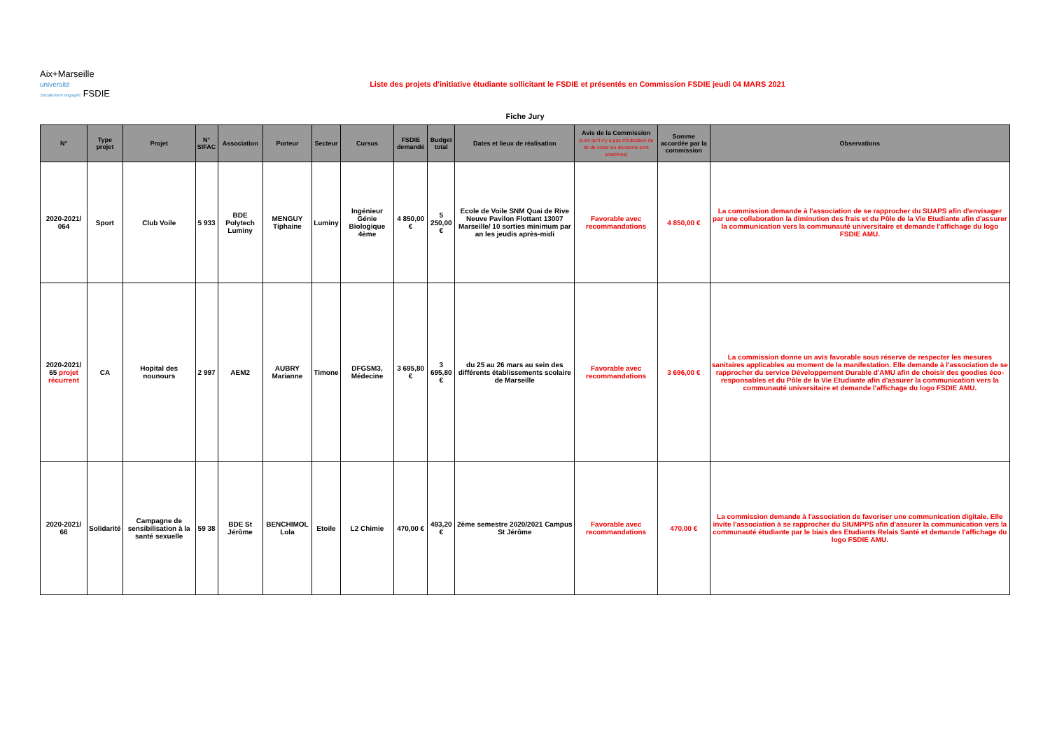Aix+Marseille
université
Socialement engagée FSDIE
Liste des projets d'initiative étudiante sollicitant le FSDIE et présentés en Commission FSDIE jeudi 04 MARS 2021
Fiche Jury
| N° | Type projet | Projet | N° SIFAC | Association | Porteur | Secteur | Cursus | FSDIE demandé | Budget total | Dates et lieux de réalisation | Avis de la Commission (Lors qu'il n'y a pas d'indication du nb de votes les décisions sont unanimes) | Somme accordée par la commission | Observations |
| --- | --- | --- | --- | --- | --- | --- | --- | --- | --- | --- | --- | --- | --- |
| 2020-2021/ 064 | Sport | Club Voile | 5 933 | BDE Polytech Luminy | MENGUY Tiphaine | Luminy | Ingénieur Génie Biologique 4ème | 4 850,00 € | 5 250,00 € | Ecole de Voile SNM Quai de Rive Neuve Pavilon Flottant 13007 Marseille/ 10 sorties minimum par an les jeudis après-midi | Favorable avec recommandations | 4 850,00 € | La commission demande à l'association de se rapprocher du SUAPS afin d'envisager par une collaboration la diminution des frais et du Pôle de la Vie Etudiante afin d'assurer la communication vers la communauté universitaire et demande l'affichage du logo FSDIE AMU. |
| 2020-2021/ 65 projet récurrent | CA | Hopital des nounours | 2 997 | AEM2 | AUBRY Marianne | Timone | DFGSM3, Médecine | 3 695,80 € | 3 695,80 € | du 25 au 26 mars au sein des différents établissements scolaire de Marseille | Favorable avec recommandations | 3 696,00 € | La commission donne un avis favorable sous réserve de respecter les mesures sanitaires applicables au moment de la manifestation. Elle demande à l'association de se rapprocher du service Développement Durable d'AMU afin de choisir des goodies éco-responsables et du Pôle de la Vie Etudiante afin d'assurer la communication vers la communauté universitaire et demande l'affichage du logo FSDIE AMU. |
| 2020-2021/ 66 | Solidarité | Campagne de sensibilisation à la santé sexuelle | 59 38 | BDE St Jérôme | BENCHIMOL Lola | Etoile | L2 Chimie | 470,00 € | 493,20 € | 2ème semestre 2020/2021 Campus St Jérôme | Favorable avec recommandations | 470,00 € | La commission demande à l'association de favoriser une communication digitale. Elle invite l'association à se rapprocher du SIUMPPS afin d'assurer la communication vers la communauté étudiante par le biais des Etudiants Relais Santé et demande l'affichage du logo FSDIE AMU. |